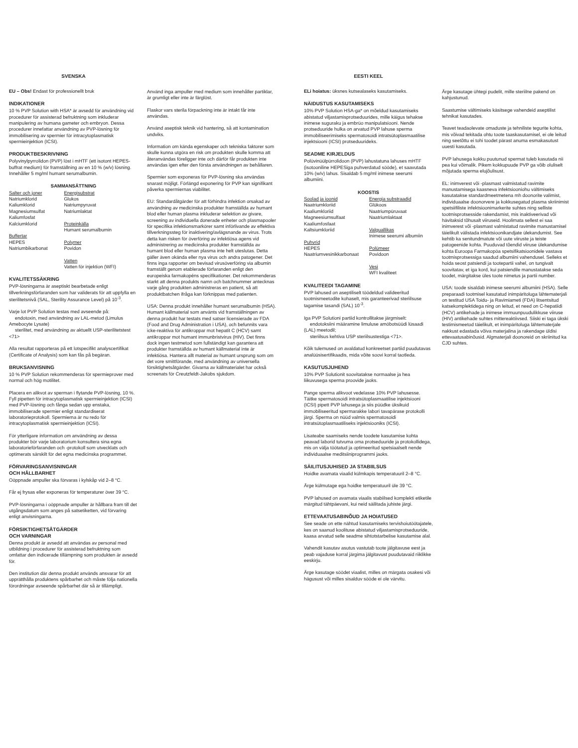SVENSKA
EU – Obs! Endast för professionellt bruk
INDIKATIONER
10 % PVP Solution with HSA* är avsedd för användning vid procedurer för assisterad befruktning som inkluderar manipulering av humana gameter och embryon. Dessa procedurer innefattar användning av PVP-lösning för immobilisering av spermier för intracytoplasmatisk spermieinjektion (ICSI).
PRODUKTBESKRIVNING
Polyvinylpyrrolidon (PVP) löst i mHTF (ett isotont HEPES-buffrat medium) för framställning av en 10 % (w/v) lösning. Innehåller 5 mg/ml humant serumalbumin.
| SAMMANSÄTTNING | |
| --- | --- |
| Salter och joner Natriumklorid Kaliumklorid Magnesiumsulfat Kaliumfosfat Kalciumklorid Buffertar HEPES Natriumbikarbonat | Energisubstrat Glukos Natriumpyruvat Natriumlaktat Proteinkälla Humant serumalbumin Polymer Povidon Vatten Vatten för injektion (WFI) |
KVALITETSSÄKRING
PVP-lösningarna är aseptiskt bearbetade enligt tillverkningsförfaranden som har validerats för att uppfylla en sterilitetsnivå (SAL, Sterility Assurance Level) på 10<sup>-3</sup>.
Varje lot PVP Solution testas med avseende på:
endotoxin, med användning av LAL-metod (Limulus Amebocyte Lysate)
sterilitet, med användning av aktuellt USP-sterilitetstest <71>
Alla resultat rapporteras på ett lotspecifikt analyscertifikat (Certificate of Analysis) som kan fås på begäran.
BRUKSANVISNING
10 % PVP Solution rekommenderas för spermieprover med normal och hög motilitet.
Placera en alikvot av sperman i flytande PVP-lösning, 10 %. Fyll pipetten för intracytoplasmatisk spermieinjektion (ICSI) med PVP-lösning och fånga sedan upp enstaka, immobiliserade spermier enligt standardiserat laboratorieprotokoll. Spermierna är nu redo för intracytoplasmatisk spermieinjektion (ICSI).
För ytterligare information om användning av dessa produkter bör varje laboratorium konsultera sina egna laboratorieförfaranden och -protokoll som utvecklats och optimerats särskilt för det egna medicinska programmet.
FÖRVARINGSANVISNINGAR
OCH HÅLLBARHET
Oöppnade ampuller ska förvaras i kylskåp vid 2–8 °C.
Får ej frysas eller exponeras för temperaturer över 39 °C.
PVP-lösningarna i oöppnade ampuller är hållbara fram till det utgångsdatum som anges på satsetiketten, vid förvaring enligt anvisningarna.
FÖRSIKTIGHETSÅTGÄRDER
OCH VARNINGAR
Denna produkt är avsedd att användas av personal med utbildning i procedurer för assisterad befruktning som omfattar den indicerade tillämpning som produkten är avsedd för.
Den institution där denna produkt används ansvarar för att upprätthålla produktens spårbarhet och måste följa nationella förordningar avseende spårbarhet där så är tillämpligt.
Använd inga ampuller med medium som innehåller partiklar, är grumligt eller inte är färglöst.
Flaskor vars sterila förpackning inte är intakt får inte användas.
Använd aseptisk teknik vid hantering, så att kontamination undviks.
Information om kända egenskaper och tekniska faktorer som skulle kunna utgöra en risk om produkten skulle komma att återanvändas föreligger inte och därför får produkten inte användas igen efter den första användningen av behållaren.
Spermier som exponeras för PVP-lösning ska användas snarast möjligt. Förlängd exponering för PVP kan signifikant påverka spermiernas viabilitet.
EU: Standardåtgärder för att förhindra infektion orsakad av användning av medicinska produkter framställda av humant blod eller human plasma inkluderar selektion av givare, screening av individuella donerade enheter och plasmapooler för specifika infektionsmarkörer samt införlivande av effektiva tillverkningssteg för inaktivering/avlägsnande av virus. Trots detta kan risken för överföring av infektiösa agens vid administrering av medicinska produkter framställda av humant blod eller human plasma inte helt uteslutas. Detta gäller även okända eller nya virus och andra patogener. Det finns inga rapporter om bevisad virusöverföring via albumin framställt genom etablerade förfaranden enligt den europeiska farmakopéns specifikationer. Det rekommenderas starkt att denna produkts namn och batchnummer antecknas varje gång produkten administreras en patient, så att produktbatchen ifråga kan förknippas med patienten.
USA: Denna produkt innehåller humant serumalbumin (HSA). Humant källmaterial som använts vid framställningen av denna produkt har testats med satser licensierade av FDA (Food and Drug Administration i USA), och befunnits vara icke-reaktiva för antikroppar mot hepatit C (HCV) samt antikroppar mot humant immunbristvirus (HIV). Det finns dock ingen testmetod som fullständigt kan garantera att produkter framställda av humant källmaterial inte är infektiösa. Hantera allt material av humant ursprung som om det vore smittförande, med användning av universella försiktighetsåtgärder. Givarna av källmaterialet har också screenats för Creutzfeldt-Jakobs sjukdom.
EESTI KEEL
ELi hoiatus: üksnes kutsealaseks kasutamiseks.
NÄIDUSTUS KASUTAMISEKS
10% PVP Solution HSA-ga* on mõeldud kasutamiseks abistatud viljastamisprotseduurides, mille käigus tehakse inimese suguraku ja embrüo manipulatsiooni. Nende protseduuride hulka on arvatud PVP lahuse sperma immobiliseerimiseks spermatosoidi intratsütoplasmaatilise injektsiooni (ICSI) protseduurideks.
SEADME KIRJELDUS
Polüvinüülpürrolidoon (PVP) lahustatuna lahuses mHTF (isotooniline HEPESiga puhverdatud sööde), et saavutada 10% (w/v) lahus. Sisaldab 5 mg/ml inimese seerumi albumiini.
| KOOSTIS | |
| --- | --- |
| Soolad ja ioonid Naatriumkloriid Kaaliumkloriid Magneesiumsulfaat Kaaliumfosfaat Kaltsiumkloriid Puhvrid HEPES Naatriumvesinikkarbonaat | Energia substraadid Glükoos Naatriumpüruvaat Naatriumlaktaat Valguallikas Inimese seerumi albumiin Polümeer Povidoon Vesi WFI kvaliteet |
KVALITEEDI TAGAMINE
PVP lahused on aseptiliselt töödeldud valideeritud tootmismeetodite kohaselt, mis garanteerivad steriilsuse tagamise tasandi (SAL) 10<sup>-3</sup>.
Iga PVP Solutioni partiid kontrollitakse järgmiselt:
endotoksiini määramine limuluse amöbotsüüdi lüsaadi (LAL) meetodil;
steriilsus kehtiva USP steriilsustestiga <71>.
Kõik tulemused on avaldatud konkreetset partiid puudutavas analüüsisertifikaadis, mida võite soovi korral taotleda.
KASUTUSJUHEND
10% PVP Solutionit soovitatakse normaalse ja hea liikuvusega sperma proovide jaoks.
Pange sperma alikvoot vedelasse 10% PVP lahusesse. Täitke spermatosoidi intratsütoplasmaatilise injektsiooni (ICSI) pipett PVP lahusega ja siis püüdke üksikuid immobiliseeritud spermarakke labori tavapärase protokolli järgi. Sperma on nüüd valmis spermatosoidi intratsütoplasmaatiliseks injektsiooniks (ICSI).
Lisateabe saamiseks nende toodete kasutamise kohta peavad laborid tutvuma oma protseduuride ja protokollidega, mis on välja töötatud ja optimeeritud spetsiaalselt nende individuaalse meditsiiniprogrammi jaoks.
SÄILITUSJUHISED JA STABIILSUS
Hoidke avamata viaalid külmkapis temperatuuril 2–8 °C.
Ärge külmutage ega hoidke temperatuuril üle 39 °C.
PVP lahused on avamata viaalis stabiilsed komplekti etiketile märgitud tähtpäevani, kui neid säilitada juhiste järgi.
ETTEVAATUSABINÕUD JA HOIATUSED
See seade on ette nähtud kasutamiseks tervishoiutöötajatele, kes on saanud koolituse abistatud viljastamisprotseduuride, kaasa arvatud selle seadme sihtotstarbelise kasutamise alal.
Vahendit kasutav asutus vastutab toote jälgitavuse eest ja peab vajaduse korral järgima jälgitavust puudutavaid riiklikke eeskirju.
Ärge kasutage söödet viaalist, milles on märgata osakesi või hägusust või milles sisalduv sööde ei ole värvitu.
Ärge kasutage ühtegi pudelit, mille steriilne pakend on kahjustunud.
Saastumise vältimiseks käsitsege vahendeid aseptilist tehnikat kasutades.
Teavet teadaolevate omaduste ja tehniliste tegurite kohta, mis võivad tekitada ohtu toote taaskasutamisel, ei ole leitud ning seetõttu ei tohi toodet pärast anuma esmakasutust uuesti kasutada.
PVP lahusega kokku puutunud spermat tuleb kasutada nii pea kui võimalik. Pikem kokkupuude PVP ga võib oluliselt mõjutada sperma elujõulisust.
EL: inimverest või -plasmast valmistatud ravimite manustamisega kaasneva infektsiooniohu vältimiseks kasutatakse standardmeetmetena mh doonorite valimist, individuaalse doonorvere ja kokkusegatud plasma skriinimist spetsiifiliste infektsioonimarkerite suhtes ning selliste tootmisprotsesside rakendamist, mis inaktiveerivad või hävitaksid tõhusalt viiruseid. Hoolimata sellest ei saa inimverest või -plasmast valmistatud ravimite manustamisel täielikult välistada infektsioonikandjate ülekandumist. See kehtib ka senitundmatute või uute viiruste ja teiste patogeenide kohta. Puuduvad tõendid viiruse ülekandumise kohta Euroopa Farmakopöa spetsifikatsioonidele vastava tootmisprotsessiga saadud albumiini vahendusel. Selleks et hoida seost patsiendi ja tootepartii vahel, on tungivalt soovitatav, et iga kord, kui patsiendile manustatakse seda toodet, märgitakse üles toote nimetus ja partii number.
USA: toode sisaldab inimese seerumi albumiini (HSA). Selle preparaadi tootmisel kasutatud inimpäritoluga lähtematerjali on testitud USA Toidu- ja Ravimiameti (FDA) litsentsitud katsekomplektidega ning on leitud, et need on C-hepatiidi (HCV) antikehade ja inimese immuunpuudulikkuse viiruse (HIV) antikehade suhtes mittereaktiivsed. Siiski ei taga ükski testimismeetod täielikult, et inimpäritoluga lähtematerjale nakkust edastada võiva materjalina ja rakendage üldisi ettevaatusabinõusid. Algmaterjali doonoreid on skriinitud ka CJD suhtes.